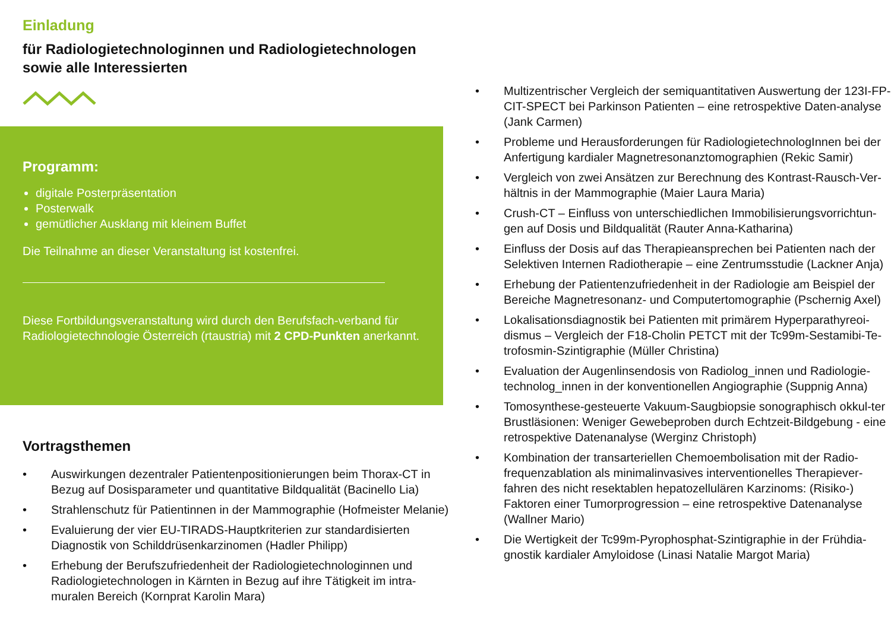Einladung
für Radiologietechnologinnen und Radiologietechnologen
sowie alle Interessierten
Programm:
digitale Posterpräsentation
Posterwalk
gemütlicher Ausklang mit kleinem Buffet
Die Teilnahme an dieser Veranstaltung ist kostenfrei.
Diese Fortbildungsveranstaltung wird durch den Berufsfach-verband für Radiologietechnologie Österreich (rtaustria) mit 2 CPD-Punkten anerkannt.
Vortragsthemen
• Auswirkungen dezentraler Patientenpositionierungen beim Thorax-CT in Bezug auf Dosisparameter und quantitative Bildqualität (Bacinello Lia)
• Strahlenschutz für Patientinnen in der Mammographie (Hofmeister Melanie)
• Evaluierung der vier EU-TIRADS-Hauptkriterien zur standardisierten Diagnostik von Schilddrüsenkarzinomen (Hadler Philipp)
• Erhebung der Berufszufriedenheit der Radiologietechnologinnen und Radiologietechnologen in Kärnten in Bezug auf ihre Tätigkeit im intra-muralen Bereich (Kornprat Karolin Mara)
• Multizentrischer Vergleich der semiquantitativen Auswertung der 123I-FP-CIT-SPECT bei Parkinson Patienten – eine retrospektive Daten-analyse (Jank Carmen)
• Probleme und Herausforderungen für RadiologietechnologInnen bei der Anfertigung kardialer Magnetresonanztomographien (Rekic Samir)
• Vergleich von zwei Ansätzen zur Berechnung des Kontrast-Rausch-Ver-hältnis in der Mammographie (Maier Laura Maria)
• Crush-CT – Einfluss von unterschiedlichen Immobilisierungsvorrichtun-gen auf Dosis und Bildqualität (Rauter Anna-Katharina)
• Einfluss der Dosis auf das Therapieansprechen bei Patienten nach der Selektiven Internen Radiotherapie – eine Zentrumsstudie (Lackner Anja)
• Erhebung der Patientenzufriedenheit in der Radiologie am Beispiel der Bereiche Magnetresonanz- und Computertomographie (Pschernig Axel)
• Lokalisationsdiagnostik bei Patienten mit primärem Hyperparathyreoi-dismus – Vergleich der F18-Cholin PETCT mit der Tc99m-Sestamibi-Te-trofosmin-Szintigraphie (Müller Christina)
• Evaluation der Augenlinsendosis von Radiolog_innen und Radiologie-technolog_innen in der konventionellen Angiographie (Suppnig Anna)
• Tomosynthese-gesteuerte Vakuum-Saugbiopsie sonographisch okkul-ter Brustläsionen: Weniger Gewebeproben durch Echtzeit-Bildgebung - eine retrospektive Datenanalyse (Werginz Christoph)
• Kombination der transarteriellen Chemoembolisation mit der Radio-frequenzablation als minimalinvasives interventionelles Therapiever-fahren des nicht resektablen hepatozellulären Karzinoms: (Risiko-) Faktoren einer Tumorprogression – eine retrospektive Datenanalyse (Wallner Mario)
• Die Wertigkeit der Tc99m-Pyrophosphat-Szintigraphie in der Frühdia-gnostik kardialer Amyloidose (Linasi Natalie Margot Maria)